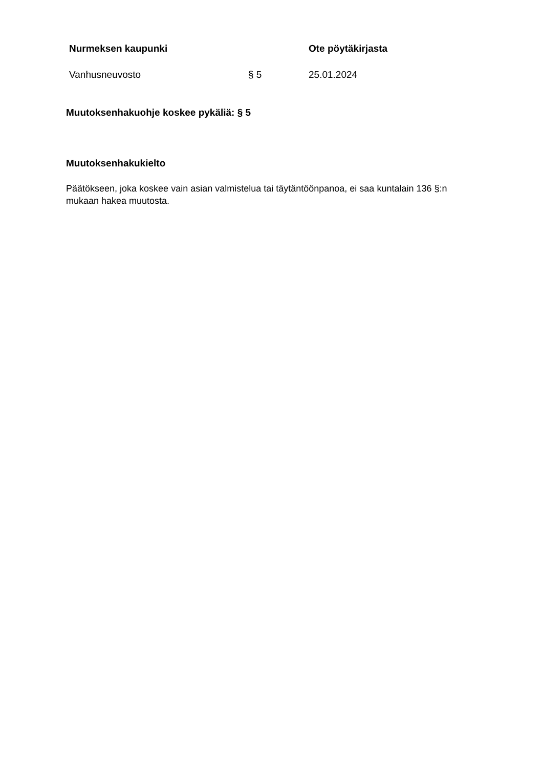Nurmeksen kaupunki Ote pöytäkirjasta
Vanhusneuvosto § 5 25.01.2024
Muutoksenhakuohje koskee pykäliä: § 5
Muutoksenhakukielto
Päätökseen, joka koskee vain asian valmistelua tai täytäntöönpanoa, ei saa kuntalain 136 §:n mukaan hakea muutosta.